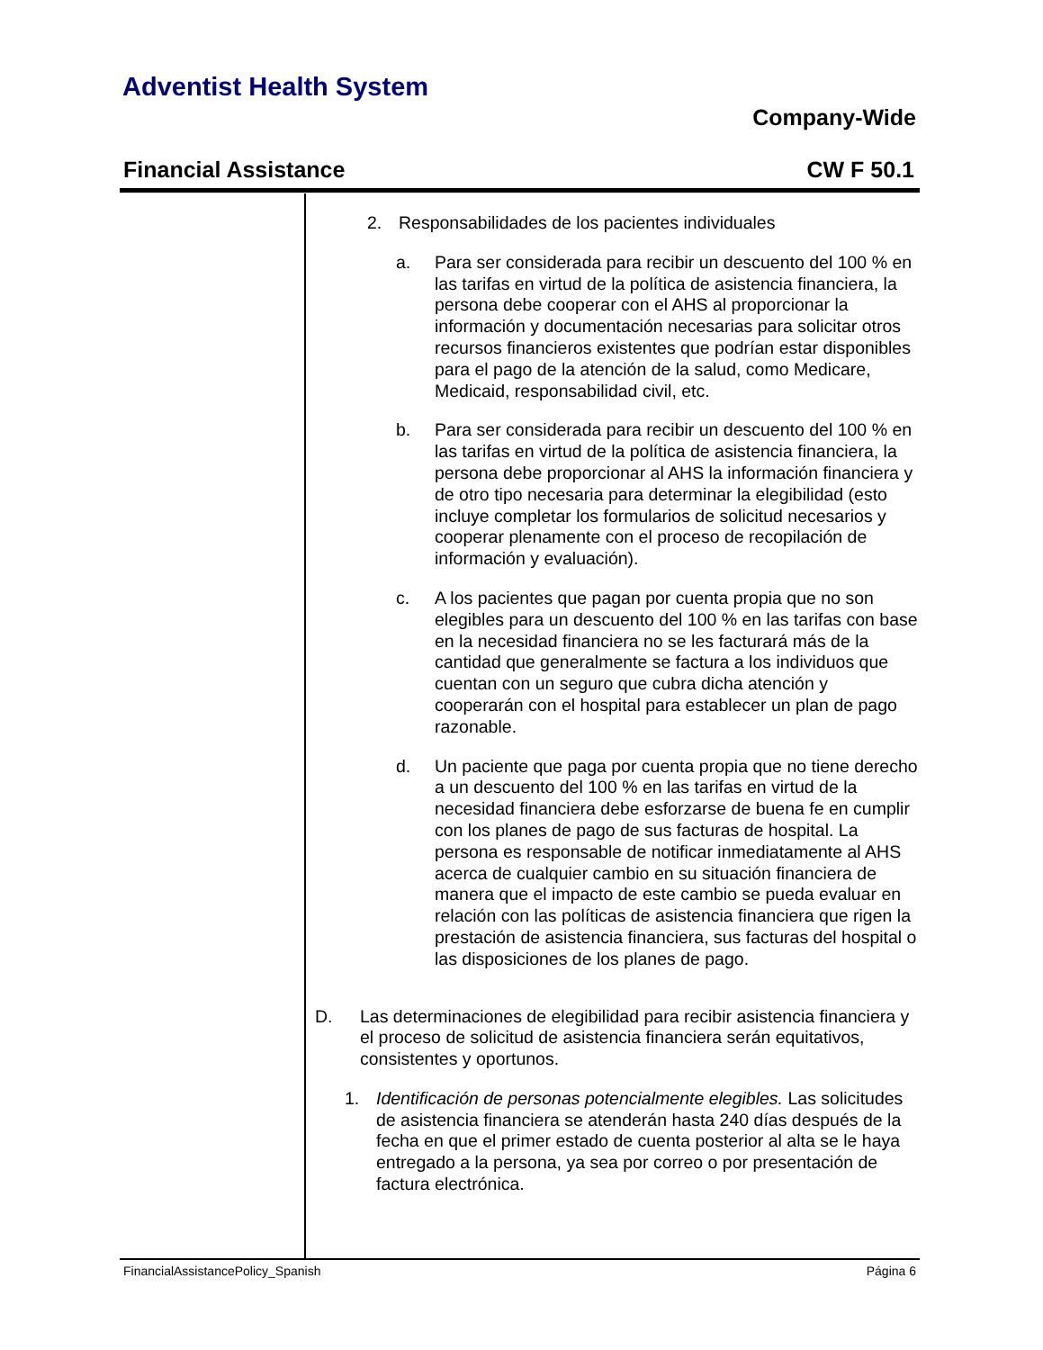Adventist Health System
Company-Wide
Financial Assistance CW F 50.1
2. Responsabilidades de los pacientes individuales
a. Para ser considerada para recibir un descuento del 100 % en las tarifas en virtud de la política de asistencia financiera, la persona debe cooperar con el AHS al proporcionar la información y documentación necesarias para solicitar otros recursos financieros existentes que podrían estar disponibles para el pago de la atención de la salud, como Medicare, Medicaid, responsabilidad civil, etc.
b. Para ser considerada para recibir un descuento del 100 % en las tarifas en virtud de la política de asistencia financiera, la persona debe proporcionar al AHS la información financiera y de otro tipo necesaria para determinar la elegibilidad (esto incluye completar los formularios de solicitud necesarios y cooperar plenamente con el proceso de recopilación de información y evaluación).
c. A los pacientes que pagan por cuenta propia que no son elegibles para un descuento del 100 % en las tarifas con base en la necesidad financiera no se les facturará más de la cantidad que generalmente se factura a los individuos que cuentan con un seguro que cubra dicha atención y cooperarán con el hospital para establecer un plan de pago razonable.
d. Un paciente que paga por cuenta propia que no tiene derecho a un descuento del 100 % en las tarifas en virtud de la necesidad financiera debe esforzarse de buena fe en cumplir con los planes de pago de sus facturas de hospital. La persona es responsable de notificar inmediatamente al AHS acerca de cualquier cambio en su situación financiera de manera que el impacto de este cambio se pueda evaluar en relación con las políticas de asistencia financiera que rigen la prestación de asistencia financiera, sus facturas del hospital o las disposiciones de los planes de pago.
D. Las determinaciones de elegibilidad para recibir asistencia financiera y el proceso de solicitud de asistencia financiera serán equitativos, consistentes y oportunos.
1. Identificación de personas potencialmente elegibles. Las solicitudes de asistencia financiera se atenderán hasta 240 días después de la fecha en que el primer estado de cuenta posterior al alta se le haya entregado a la persona, ya sea por correo o por presentación de factura electrónica.
FinancialAssistancePolicy_Spanish Página 6